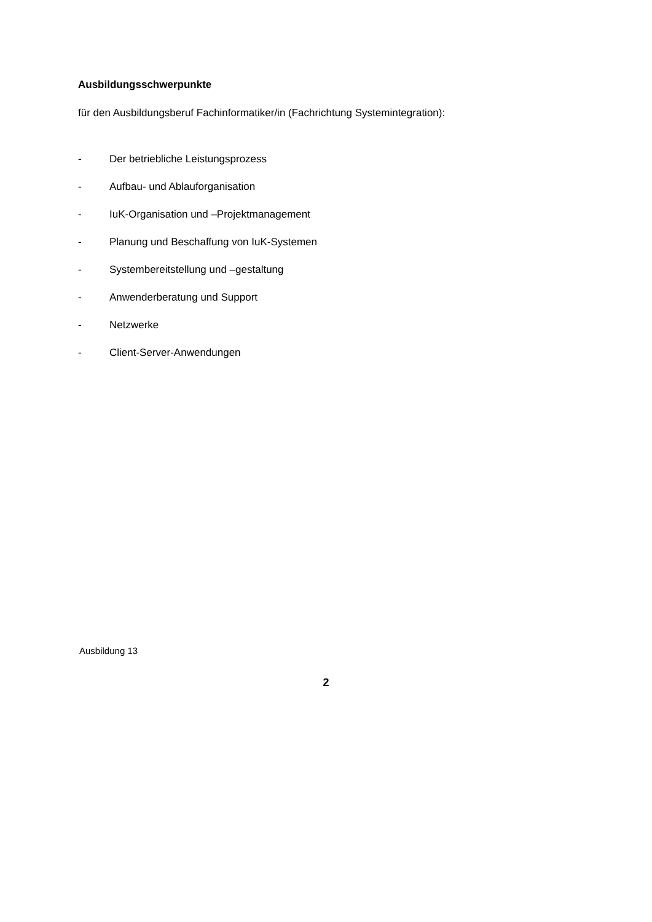Ausbildungsschwerpunkte
für den Ausbildungsberuf Fachinformatiker/in (Fachrichtung Systemintegration):
- Der betriebliche Leistungsprozess
- Aufbau- und Ablauforganisation
- IuK-Organisation und –Projektmanagement
- Planung und Beschaffung von IuK-Systemen
- Systembereitstellung und –gestaltung
- Anwenderberatung und Support
- Netzwerke
- Client-Server-Anwendungen
Ausbildung 13
2